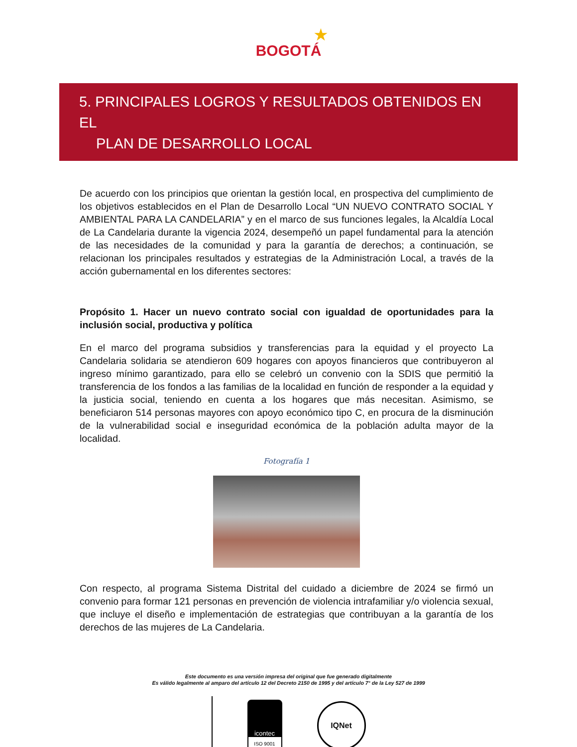★
BOGOTÁ
5. PRINCIPALES LOGROS Y RESULTADOS OBTENIDOS EN EL
PLAN DE DESARROLLO LOCAL
De acuerdo con los principios que orientan la gestión local, en prospectiva del cumplimiento de los objetivos establecidos en el Plan de Desarrollo Local “UN NUEVO CONTRATO SOCIAL Y AMBIENTAL PARA LA CANDELARIA” y en el marco de sus funciones legales, la Alcaldía Local de La Candelaria durante la vigencia 2024, desempeñó un papel fundamental para la atención de las necesidades de la comunidad y para la garantía de derechos; a continuación, se relacionan los principales resultados y estrategias de la Administración Local, a través de la acción gubernamental en los diferentes sectores:
Propósito 1. Hacer un nuevo contrato social con igualdad de oportunidades para la inclusión social, productiva y política
En el marco del programa subsidios y transferencias para la equidad y el proyecto La Candelaria solidaria se atendieron 609 hogares con apoyos financieros que contribuyeron al ingreso mínimo garantizado, para ello se celebró un convenio con la SDIS que permitió la transferencia de los fondos a las familias de la localidad en función de responder a la equidad y la justicia social, teniendo en cuenta a los hogares que más necesitan. Asimismo, se beneficiaron 514 personas mayores con apoyo económico tipo C, en procura de la disminución de la vulnerabilidad social e inseguridad económica de la población adulta mayor de la localidad.
Fotografía 1
Con respecto, al programa Sistema Distrital del cuidado a diciembre de 2024 se firmó un convenio para formar 121 personas en prevención de violencia intrafamiliar y/o violencia sexual, que incluye el diseño e implementación de estrategias que contribuyan a la garantía de los derechos de las mujeres de La Candelaria.
Este documento es una versión impresa del original que fue generado digitalmente
Es válido legalmente al amparo del artículo 12 del Decreto 2150 de 1995 y del artículo 7° de la Ley 527 de 1999
icontec
ISO 9001
IQNet